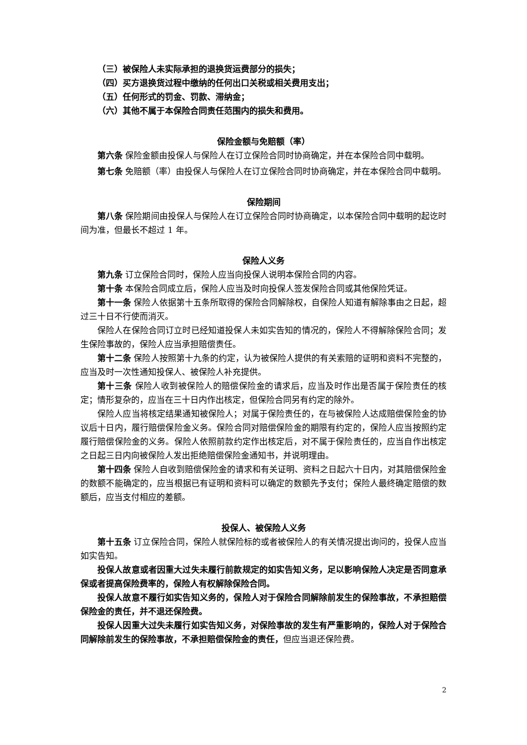（三）被保险人未实际承担的退换货运费部分的损失；
（四）买方退换货过程中缴纳的任何出口关税或相关费用支出；
（五）任何形式的罚金、罚款、滞纳金；
（六）其他不属于本保险合同责任范围内的损失和费用。
保险金额与免赔额（率）
第六条 保险金额由投保人与保险人在订立保险合同时协商确定，并在本保险合同中载明。
第七条 免赔额（率）由投保人与保险人在订立保险合同时协商确定，并在本保险合同中载明。
保险期间
第八条 保险期间由投保人与保险人在订立保险合同时协商确定，以本保险合同中载明的起讫时间为准，但最长不超过 1 年。
保险人义务
第九条 订立保险合同时，保险人应当向投保人说明本保险合同的内容。
第十条 本保险合同成立后，保险人应当及时向投保人签发保险合同或其他保险凭证。
第十一条 保险人依据第十五条所取得的保险合同解除权，自保险人知道有解除事由之日起，超过三十日不行使而消灭。
保险人在保险合同订立时已经知道投保人未如实告知的情况的，保险人不得解除保险合同；发生保险事故的，保险人应当承担赔偿责任。
第十二条 保险人按照第十九条的约定，认为被保险人提供的有关索赔的证明和资料不完整的，应当及时一次性通知投保人、被保险人补充提供。
第十三条 保险人收到被保险人的赔偿保险金的请求后，应当及时作出是否属于保险责任的核定；情形复杂的，应当在三十日内作出核定，但保险合同另有约定的除外。
保险人应当将核定结果通知被保险人；对属于保险责任的，在与被保险人达成赔偿保险金的协议后十日内，履行赔偿保险金义务。保险合同对赔偿保险金的期限有约定的，保险人应当按照约定履行赔偿保险金的义务。保险人依照前款约定作出核定后，对不属于保险责任的，应当自作出核定之日起三日内向被保险人发出拒绝赔偿保险金通知书，并说明理由。
第十四条 保险人自收到赔偿保险金的请求和有关证明、资料之日起六十日内，对其赔偿保险金的数额不能确定的，应当根据已有证明和资料可以确定的数额先予支付；保险人最终确定赔偿的数额后，应当支付相应的差额。
投保人、被保险人义务
第十五条 订立保险合同，保险人就保险标的或者被保险人的有关情况提出询问的，投保人应当如实告知。
投保人故意或者因重大过失未履行前款规定的如实告知义务，足以影响保险人决定是否同意承保或者提高保险费率的，保险人有权解除保险合同。
投保人故意不履行如实告知义务的，保险人对于保险合同解除前发生的保险事故，不承担赔偿保险金的责任，并不退还保险费。
投保人因重大过失未履行如实告知义务，对保险事故的发生有严重影响的，保险人对于保险合同解除前发生的保险事故，不承担赔偿保险金的责任，但应当退还保险费。
2